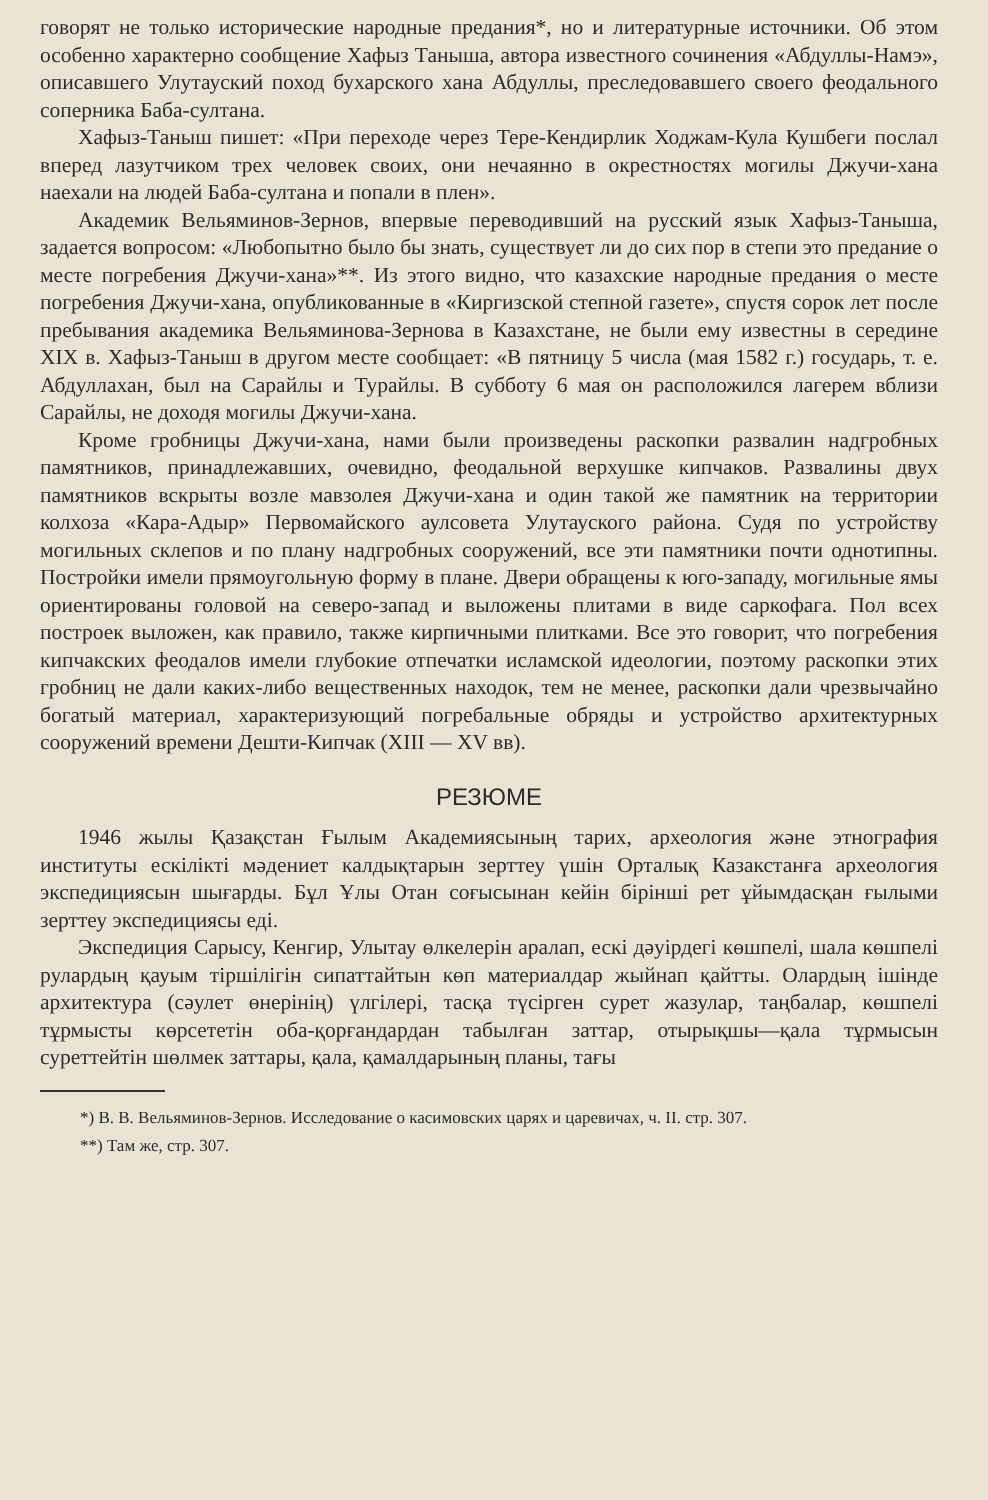говорят не только исторические народные предания*, но и литературные источники. Об этом особенно характерно сообщение Хафыз Таныша, автора известного сочинения «Абдуллы-Намэ», описавшего Улутауский поход бухарского хана Абдуллы, преследовавшего своего феодального соперника Баба-султана.
Хафыз-Таныш пишет: «При переходе через Тере-Кендирлик Ходжам-Кула Кушбеги послал вперед лазутчиком трех человек своих, они нечаянно в окрестностях могилы Джучи-хана наехали на людей Баба-султана и попали в плен».
Академик Вельяминов-Зернов, впервые переводивший на русский язык Хафыз-Таныша, задается вопросом: «Любопытно было бы знать, существует ли до сих пор в степи это предание о месте погребения Джучи-хана»**. Из этого видно, что казахские народные предания о месте погребения Джучи-хана, опубликованные в «Киргизской степной газете», спустя сорок лет после пребывания академика Вельяминова-Зернова в Казахстане, не были ему известны в середине XIX в. Хафыз-Таныш в другом месте сообщает: «В пятницу 5 числа (мая 1582 г.) государь, т. е. Абдуллахан, был на Сарайлы и Турайлы. В субботу 6 мая он расположился лагерем вблизи Сарайлы, не доходя могилы Джучи-хана.
Кроме гробницы Джучи-хана, нами были произведены раскопки развалин надгробных памятников, принадлежавших, очевидно, феодальной верхушке кипчаков. Развалины двух памятников вскрыты возле мавзолея Джучи-хана и один такой же памятник на территории колхоза «Кара-Адыр» Первомайского аулсовета Улутауского района. Судя по устройству могильных склепов и по плану надгробных сооружений, все эти памятники почти однотипны. Постройки имели прямоугольную форму в плане. Двери обращены к юго-западу, могильные ямы ориентированы головой на северо-запад и выложены плитами в виде саркофага. Пол всех построек выложен, как правило, также кирпичными плитками. Все это говорит, что погребения кипчакских феодалов имели глубокие отпечатки исламской идеологии, поэтому раскопки этих гробниц не дали каких-либо вещественных находок, тем не менее, раскопки дали чрезвычайно богатый материал, характеризующий погребальные обряды и устройство архитектурных сооружений времени Дешти-Кипчак (XIII — XV вв).
РЕЗЮМЕ
1946 жылы Қазақстан Ғылым Академиясының тарих, археология және этнография институты ескілікті мәдениет калдықтарын зерттеу үшін Орталық Казакстанға археология экспедициясын шығарды. Бұл Ұлы Отан соғысынан кейін бірінші рет ұйымдасқан ғылыми зерттеу экспедициясы еді.
Экспедиция Сарысу, Кенгир, Улытау өлкелерін аралап, ескі дәуірдегі көшпелі, шала көшпелі рулардың қауым тіршілігін сипаттайтын көп материалдар жыйнап қайтты. Олардың ішінде архитектура (сәулет өнерінің) үлгілері, тасқа түсірген сурет жазулар, таңбалар, көшпелі тұрмысты көрсететін оба-қорғандардан табылған заттар, отырықшы—қала тұрмысын суреттейтін шөлмек заттары, қала, қамалдарының планы, тағы
*) В. В. Вельяминов-Зернов. Исследование о касимовских царях и царевичах, ч. II. стр. 307.
**) Там же, стр. 307.